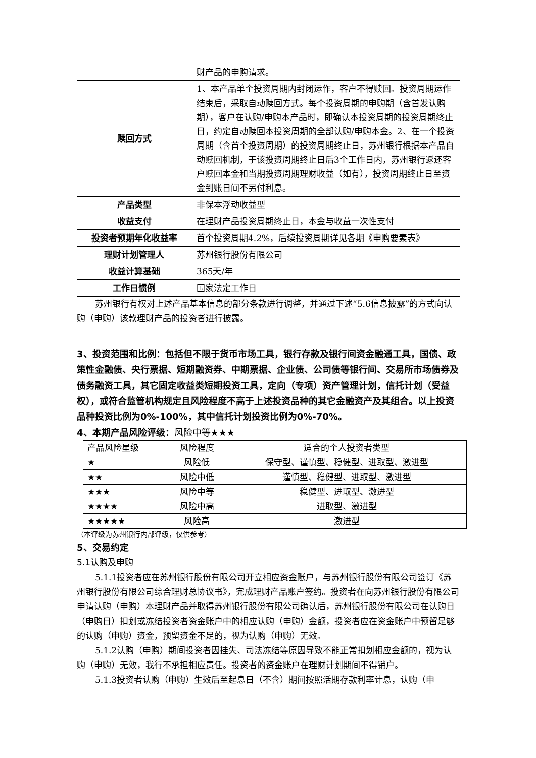| | 财产品的申购请求。 |
| 赎回方式 | 1、本产品单个投资周期内封闭运作，客户不得赎回。投资周期运作结束后，采取自动赎回方式。每个投资周期的申购期（含首发认购期），客户在认购/申购本产品时，即确认本投资周期的投资周期终止日，约定自动赎回本投资周期的全部认购/申购本金。2、在一个投资周期（含首个投资周期）的投资周期终止日，苏州银行根据本产品自动赎回机制，于该投资周期终止日后3个工作日内，苏州银行返还客户赎回本金和当期投资周期理财收益（如有），投资周期终止日至资金到账日间不另付利息。 |
| 产品类型 | 非保本浮动收益型 |
| 收益支付 | 在理财产品投资周期终止日，本金与收益一次性支付 |
| 投资者预期年化收益率 | 首个投资周期4.2%，后续投资周期详见各期《申购要素表》 |
| 理财计划管理人 | 苏州银行股份有限公司 |
| 收益计算基础 | 365天/年 |
| 工作日惯例 | 国家法定工作日 |
苏州银行有权对上述产品基本信息的部分条款进行调整，并通过下述“5.6信息披露”的方式向认购（申购）该款理财产品的投资者进行披露。
3、投资范围和比例：包括但不限于货币市场工具，银行存款及银行间资金融通工具，国债、政策性金融债、央行票据、短期融资券、中期票据、企业债、公司债等银行间、交易所市场债券及债务融资工具，其它固定收益类短期投资工具，定向（专项）资产管理计划，信托计划（受益权），或符合监管机构规定且风险程度不高于上述投资品种的其它金融资产及其组合。以上投资品种投资比例为0%-100%，其中信托计划投资比例为0%-70%。
4、本期产品风险评级：风险中等★★★
| 产品风险星级 | 风险程度 | 适合的个人投资者类型 |
| --- | --- | --- |
| ★ | 风险低 | 保守型、谨慎型、稳健型、进取型、激进型 |
| ★★ | 风险中低 | 谨慎型、稳健型、进取型、激进型 |
| ★★★ | 风险中等 | 稳健型、进取型、激进型 |
| ★★★★ | 风险中高 | 进取型、激进型 |
| ★★★★★ | 风险高 | 激进型 |
（本评级为苏州银行内部评级，仅供参考）
5、交易约定
5.1认购及申购
5.1.1投资者应在苏州银行股份有限公司开立相应资金账户，与苏州银行股份有限公司签订《苏州银行股份有限公司综合理财总协议书》，完成理财产品账户签约。投资者在向苏州银行股份有限公司申请认购（申购）本理财产品并取得苏州银行股份有限公司确认后，苏州银行股份有限公司在认购日（申购日）扣划或冻结投资者资金账户中的相应认购（申购）金额，投资者应在资金账户中预留足够的认购（申购）资金，预留资金不足的，视为认购（申购）无效。
5.1.2认购（申购）期间投资者因挂失、司法冻结等原因导致不能正常扣划相应金额的，视为认购（申购）无效，我行不承担相应责任。投资者的资金账户在理财计划期间不得销户。
5.1.3投资者认购（申购）生效后至起息日（不含）期间按照活期存款利率计息，认购（申